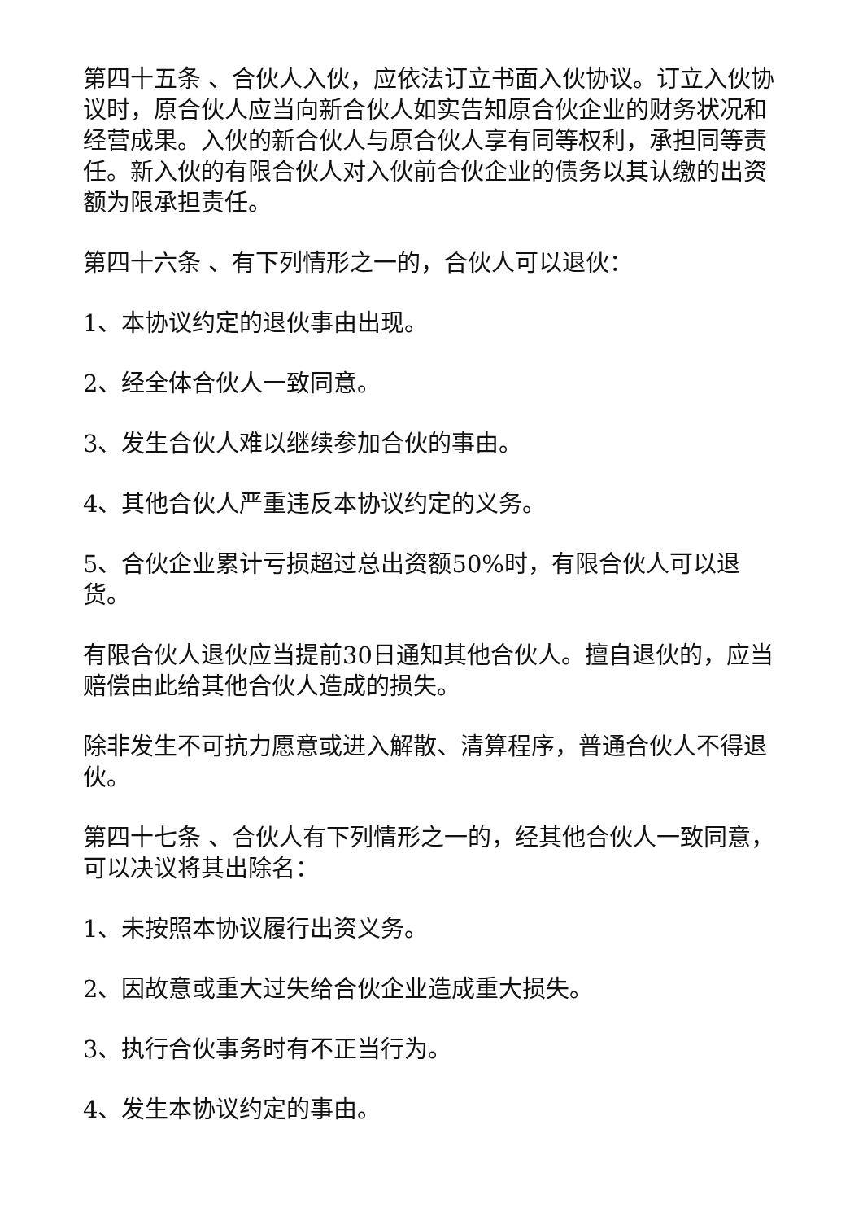第四十五条 、合伙人入伙，应依法订立书面入伙协议。订立入伙协议时，原合伙人应当向新合伙人如实告知原合伙企业的财务状况和经营成果。入伙的新合伙人与原合伙人享有同等权利，承担同等责任。新入伙的有限合伙人对入伙前合伙企业的债务以其认缴的出资额为限承担责任。
第四十六条 、有下列情形之一的，合伙人可以退伙：
1、本协议约定的退伙事由出现。
2、经全体合伙人一致同意。
3、发生合伙人难以继续参加合伙的事由。
4、其他合伙人严重违反本协议约定的义务。
5、合伙企业累计亏损超过总出资额50%时，有限合伙人可以退货。
有限合伙人退伙应当提前30日通知其他合伙人。擅自退伙的，应当赔偿由此给其他合伙人造成的损失。
除非发生不可抗力愿意或进入解散、清算程序，普通合伙人不得退伙。
第四十七条 、合伙人有下列情形之一的，经其他合伙人一致同意，可以决议将其出除名：
1、未按照本协议履行出资义务。
2、因故意或重大过失给合伙企业造成重大损失。
3、执行合伙事务时有不正当行为。
4、发生本协议约定的事由。